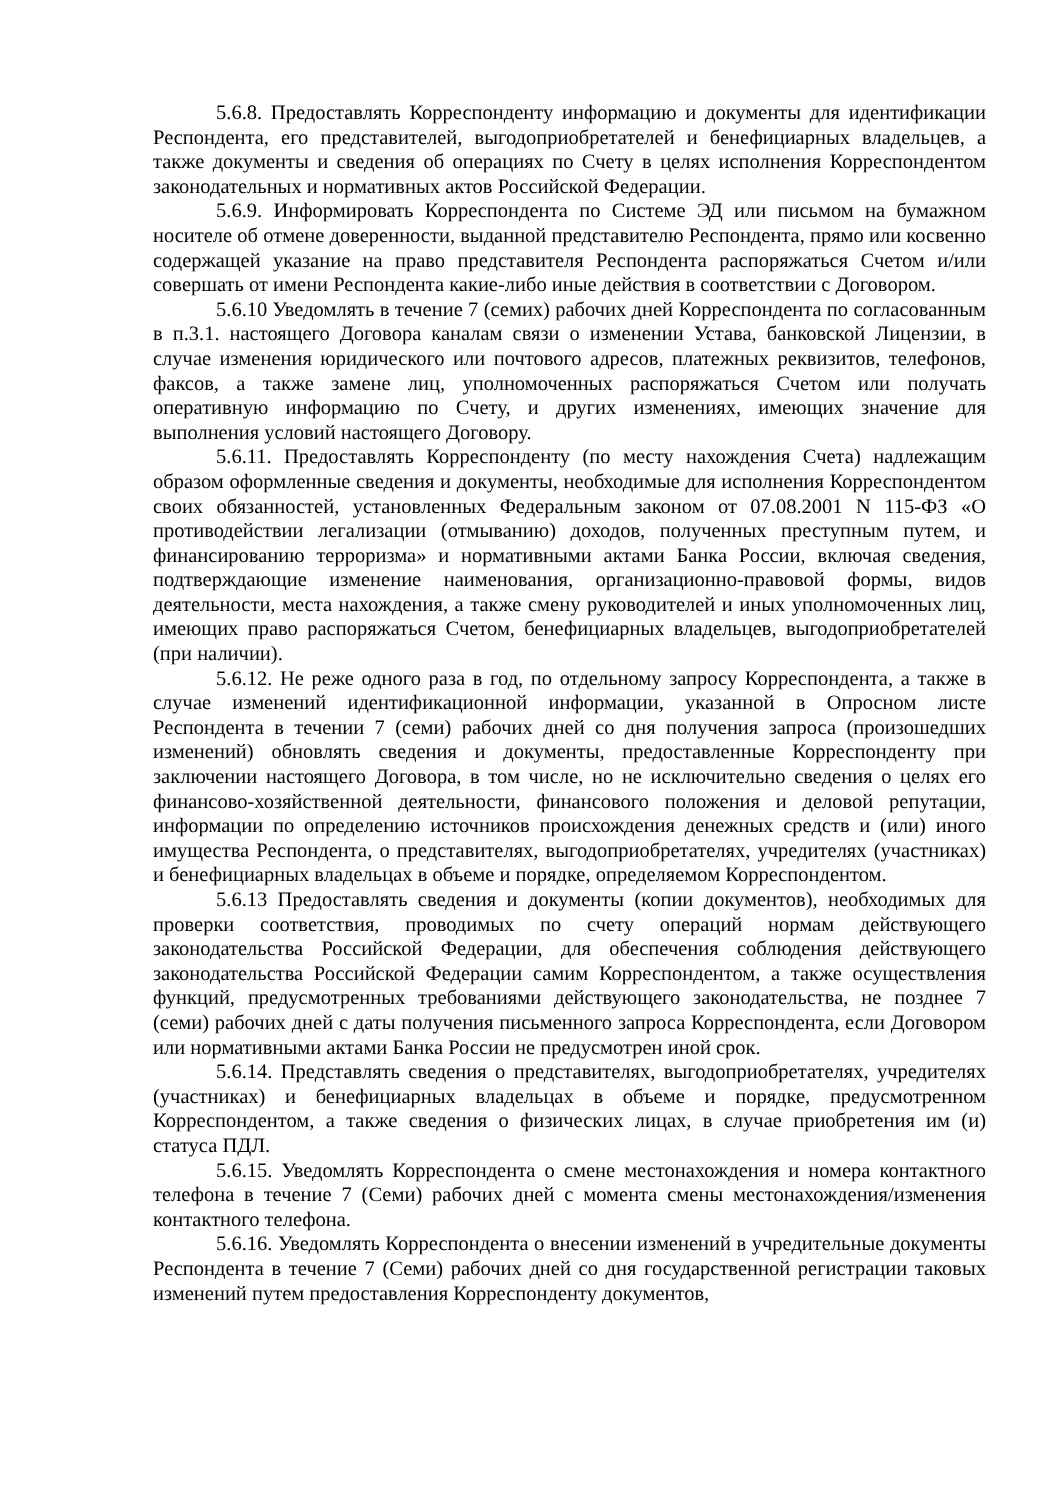5.6.8. Предоставлять Корреспонденту информацию и документы для идентификации Респондента, его представителей, выгодоприобретателей и бенефициарных владельцев, а также документы и сведения об операциях по Счету в целях исполнения Корреспондентом законодательных и нормативных актов Российской Федерации.
5.6.9. Информировать Корреспондента по Системе ЭД или письмом на бумажном носителе об отмене доверенности, выданной представителю Респондента, прямо или косвенно содержащей указание на право представителя Респондента распоряжаться Счетом и/или совершать от имени Респондента какие-либо иные действия в соответствии с Договором.
5.6.10 Уведомлять в течение 7 (семих) рабочих дней Корреспондента по согласованным в п.3.1. настоящего Договора каналам связи о изменении Устава, банковской Лицензии, в случае изменения юридического или почтового адресов, платежных реквизитов, телефонов, факсов, а также замене лиц, уполномоченных распоряжаться Счетом или получать оперативную информацию по Счету, и других изменениях, имеющих значение для выполнения условий настоящего Договору.
5.6.11. Предоставлять Корреспонденту (по месту нахождения Счета) надлежащим образом оформленные сведения и документы, необходимые для исполнения Корреспондентом своих обязанностей, установленных Федеральным законом от 07.08.2001 N 115-ФЗ «О противодействии легализации (отмыванию) доходов, полученных преступным путем, и финансированию терроризма» и нормативными актами Банка России, включая сведения, подтверждающие изменение наименования, организационно-правовой формы, видов деятельности, места нахождения, а также смену руководителей и иных уполномоченных лиц, имеющих право распоряжаться Счетом, бенефициарных владельцев, выгодоприобретателей (при наличии).
5.6.12. Не реже одного раза в год, по отдельному запросу Корреспондента, а также в случае изменений идентификационной информации, указанной в Опросном листе Респондента в течении 7 (семи) рабочих дней со дня получения запроса (произошедших изменений) обновлять сведения и документы, предоставленные Корреспонденту при заключении настоящего Договора, в том числе, но не исключительно сведения о целях его финансово-хозяйственной деятельности, финансового положения и деловой репутации, информации по определению источников происхождения денежных средств и (или) иного имущества Респондента, о представителях, выгодоприобретателях, учредителях (участниках) и бенефициарных владельцах в объеме и порядке, определяемом Корреспондентом.
5.6.13 Предоставлять сведения и документы (копии документов), необходимых для проверки соответствия, проводимых по счету операций нормам действующего законодательства Российской Федерации, для обеспечения соблюдения действующего законодательства Российской Федерации самим Корреспондентом, а также осуществления функций, предусмотренных требованиями действующего законодательства, не позднее 7 (семи) рабочих дней с даты получения письменного запроса Корреспондента, если Договором или нормативными актами Банка России не предусмотрен иной срок.
5.6.14. Представлять сведения о представителях, выгодоприобретателях, учредителях (участниках) и бенефициарных владельцах в объеме и порядке, предусмотренном Корреспондентом, а также сведения о физических лицах, в случае приобретения им (и) статуса ПДЛ.
5.6.15. Уведомлять Корреспондента о смене местонахождения и номера контактного телефона в течение 7 (Семи) рабочих дней с момента смены местонахождения/изменения контактного телефона.
5.6.16. Уведомлять Корреспондента о внесении изменений в учредительные документы Респондента в течение 7 (Семи) рабочих дней со дня государственной регистрации таковых изменений путем предоставления Корреспонденту документов,